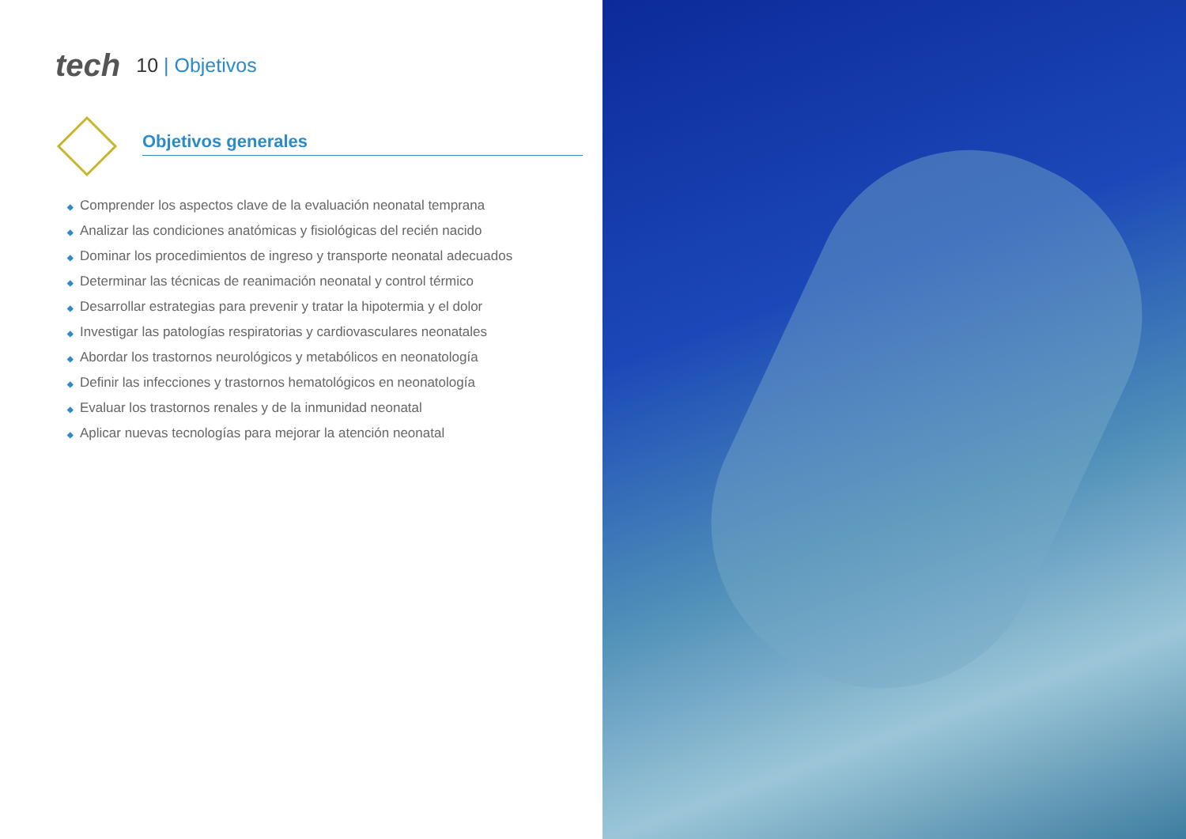tech
10 | Objetivos
Objetivos generales
◆ Comprender los aspectos clave de la evaluación neonatal temprana
◆ Analizar las condiciones anatómicas y fisiológicas del recién nacido
◆ Dominar los procedimientos de ingreso y transporte neonatal adecuados
◆ Determinar las técnicas de reanimación neonatal y control térmico
◆ Desarrollar estrategias para prevenir y tratar la hipotermia y el dolor
◆ Investigar las patologías respiratorias y cardiovasculares neonatales
◆ Abordar los trastornos neurológicos y metabólicos en neonatología
◆ Definir las infecciones y trastornos hematológicos en neonatología
◆ Evaluar los trastornos renales y de la inmunidad neonatal
◆ Aplicar nuevas tecnologías para mejorar la atención neonatal